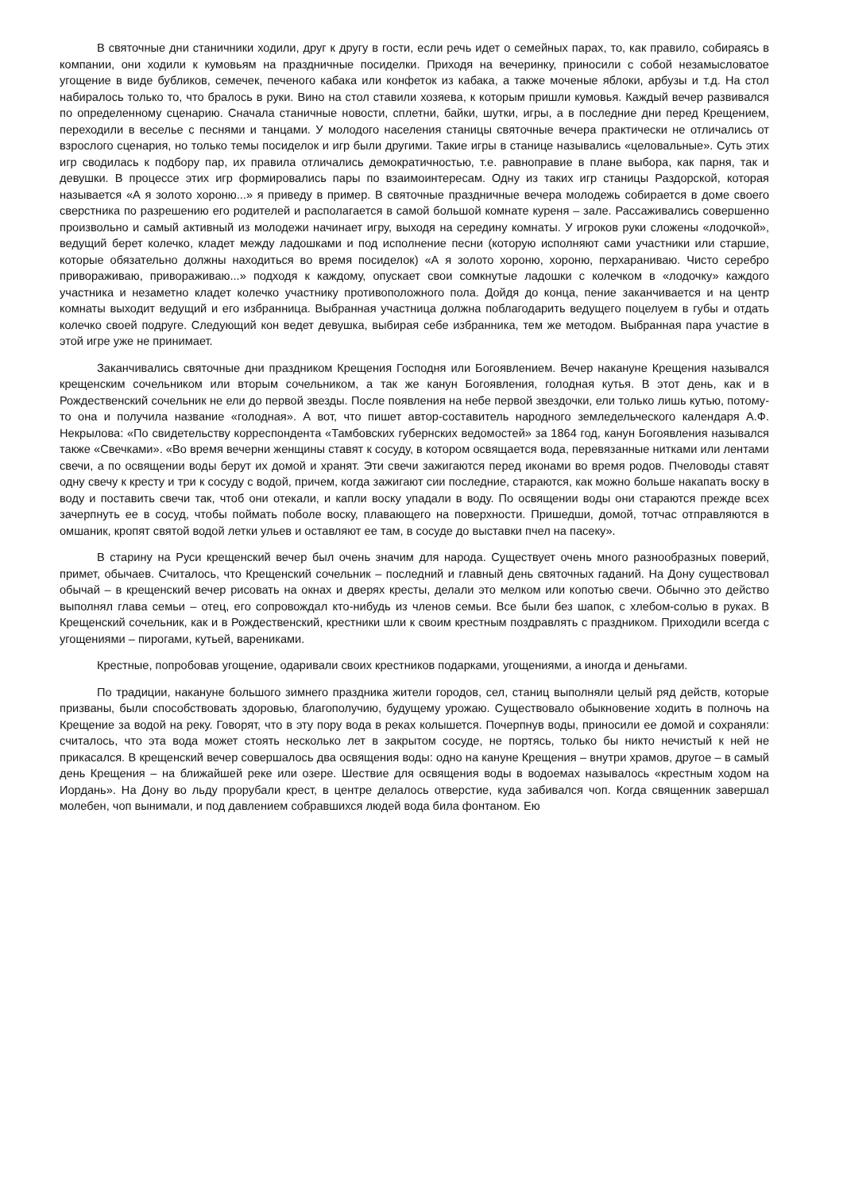В святочные дни станичники ходили, друг к другу в гости, если речь идет о семейных парах, то, как правило, собираясь в компании, они ходили к кумовьям на праздничные посиделки. Приходя на вечеринку, приносили с собой незамысловатое угощение в виде бубликов, семечек, печеного кабака или конфеток из кабака, а также моченые яблоки, арбузы и т.д. На стол набиралось только то, что бралось в руки. Вино на стол ставили хозяева, к которым пришли кумовья. Каждый вечер развивался по определенному сценарию. Сначала станичные новости, сплетни, байки, шутки, игры, а в последние дни перед Крещением, переходили в веселье с песнями и танцами. У молодого населения станицы святочные вечера практически не отличались от взрослого сценария, но только темы посиделок и игр были другими. Такие игры в станице назывались «целовальные». Суть этих игр сводилась к подбору пар, их правила отличались демократичностью, т.е. равноправие в плане выбора, как парня, так и девушки. В процессе этих игр формировались пары по взаимоинтересам. Одну из таких игр станицы Раздорской, которая называется «А я золото хороню...» я приведу в пример. В святочные праздничные вечера молодежь собирается в доме своего сверстника по разрешению его родителей и располагается в самой большой комнате куреня – зале. Рассаживались совершенно произвольно и самый активный из молодежи начинает игру, выходя на середину комнаты. У игроков руки сложены «лодочкой», ведущий берет колечко, кладет между ладошками и под исполнение песни (которую исполняют сами участники или старшие, которые обязательно должны находиться во время посиделок) «А я золото хороню, хороню, перхараниваю. Чисто серебро привораживаю, привораживаю...» подходя к каждому, опускает свои сомкнутые ладошки с колечком в «лодочку» каждого участника и незаметно кладет колечко участнику противоположного пола. Дойдя до конца, пение заканчивается и на центр комнаты выходит ведущий и его избранница. Выбранная участница должна поблагодарить ведущего поцелуем в губы и отдать колечко своей подруге. Следующий кон ведет девушка, выбирая себе избранника, тем же методом. Выбранная пара участие в этой игре уже не принимает.
Заканчивались святочные дни праздником Крещения Господня или Богоявлением. Вечер накануне Крещения назывался крещенским сочельником или вторым сочельником, а так же канун Богоявления, голодная кутья. В этот день, как и в Рождественский сочельник не ели до первой звезды. После появления на небе первой звездочки, ели только лишь кутью, потому-то она и получила название «голодная». А вот, что пишет автор-составитель народного земледельческого календаря А.Ф. Некрылова: «По свидетельству корреспондента «Тамбовских губернских ведомостей» за 1864 год, канун Богоявления назывался также «Свечками». «Во время вечерни женщины ставят к сосуду, в котором освящается вода, перевязанные нитками или лентами свечи, а по освящении воды берут их домой и хранят. Эти свечи зажигаются перед иконами во время родов. Пчеловоды ставят одну свечу к кресту и три к сосуду с водой, причем, когда зажигают сии последние, стараются, как можно больше накапать воску в воду и поставить свечи так, чтоб они отекали, и капли воску упадали в воду. По освящении воды они стараются прежде всех зачерпнуть ее в сосуд, чтобы поймать поболе воску, плавающего на поверхности. Пришедши, домой, тотчас отправляются в омшаник, кропят святой водой летки ульев и оставляют ее там, в сосуде до выставки пчел на пасеку».
В старину на Руси крещенский вечер был очень значим для народа. Существует очень много разнообразных поверий, примет, обычаев. Считалось, что Крещенский сочельник – последний и главный день святочных гаданий. На Дону существовал обычай – в крещенский вечер рисовать на окнах и дверях кресты, делали это мелком или копотью свечи. Обычно это действо выполнял глава семьи – отец, его сопровождал кто-нибудь из членов семьи. Все были без шапок, с хлебом-солью в руках. В Крещенский сочельник, как и в Рождественский, крестники шли к своим крестным поздравлять с праздником. Приходили всегда с угощениями – пирогами, кутьей, варениками.
Крестные, попробовав угощение, одаривали своих крестников подарками, угощениями, а иногда и деньгами.
По традиции, накануне большого зимнего праздника жители городов, сел, станиц выполняли целый ряд действ, которые призваны, были способствовать здоровью, благополучию, будущему урожаю. Существовало обыкновение ходить в полночь на Крещение за водой на реку. Говорят, что в эту пору вода в реках колышется. Почерпнув воды, приносили ее домой и сохраняли: считалось, что эта вода может стоять несколько лет в закрытом сосуде, не портясь, только бы никто нечистый к ней не прикасался. В крещенский вечер совершалось два освящения воды: одно на кануне Крещения – внутри храмов, другое – в самый день Крещения – на ближайшей реке или озере. Шествие для освящения воды в водоемах называлось «крестным ходом на Иордань». На Дону во льду прорубали крест, в центре делалось отверстие, куда забивался чоп. Когда священник завершал молебен, чоп вынимали, и под давлением собравшихся людей вода била фонтаном. Ею